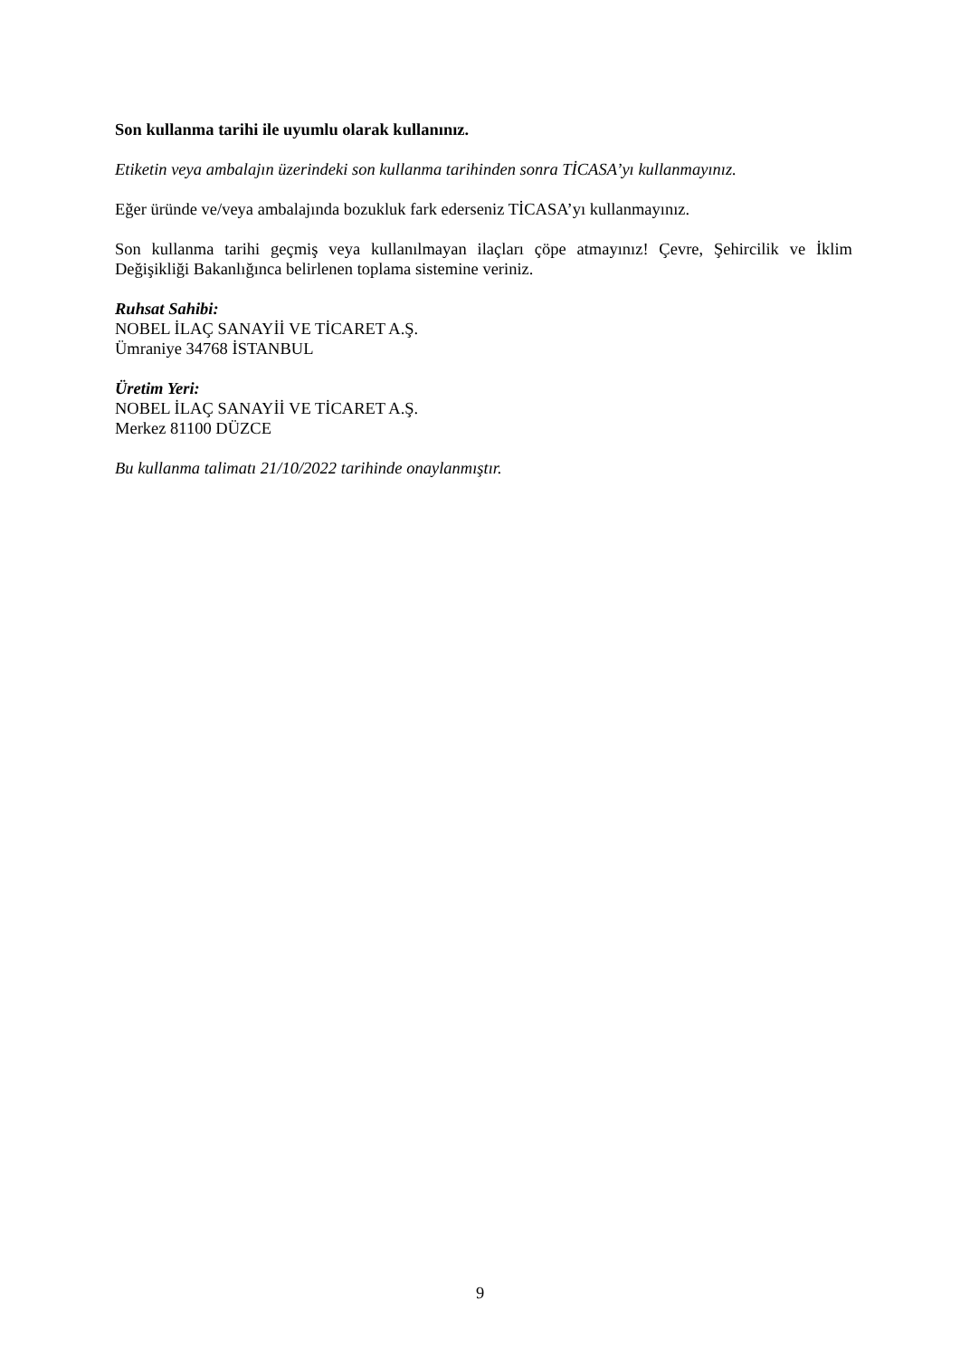Son kullanma tarihi ile uyumlu olarak kullanınız.
Etiketin veya ambalajın üzerindeki son kullanma tarihinden sonra TİCASA’yı kullanmayınız.
Eğer üründe ve/veya ambalajında bozukluk fark ederseniz TİCASA’yı kullanmayınız.
Son kullanma tarihi geçmiş veya kullanılmayan ilaçları çöpe atmayınız! Çevre, Şehircilik ve İklim Değişikliği Bakanlığınca belirlenen toplama sistemine veriniz.
Ruhsat Sahibi:
NOBEL İLAÇ SANAYİİ VE TİCARET A.Ş.
Ümraniye 34768 İSTANBUL
Üretim Yeri:
NOBEL İLAÇ SANAYİİ VE TİCARET A.Ş.
Merkez 81100 DÜZCE
Bu kullanma talimatı 21/10/2022 tarihinde onaylanmıştır.
9